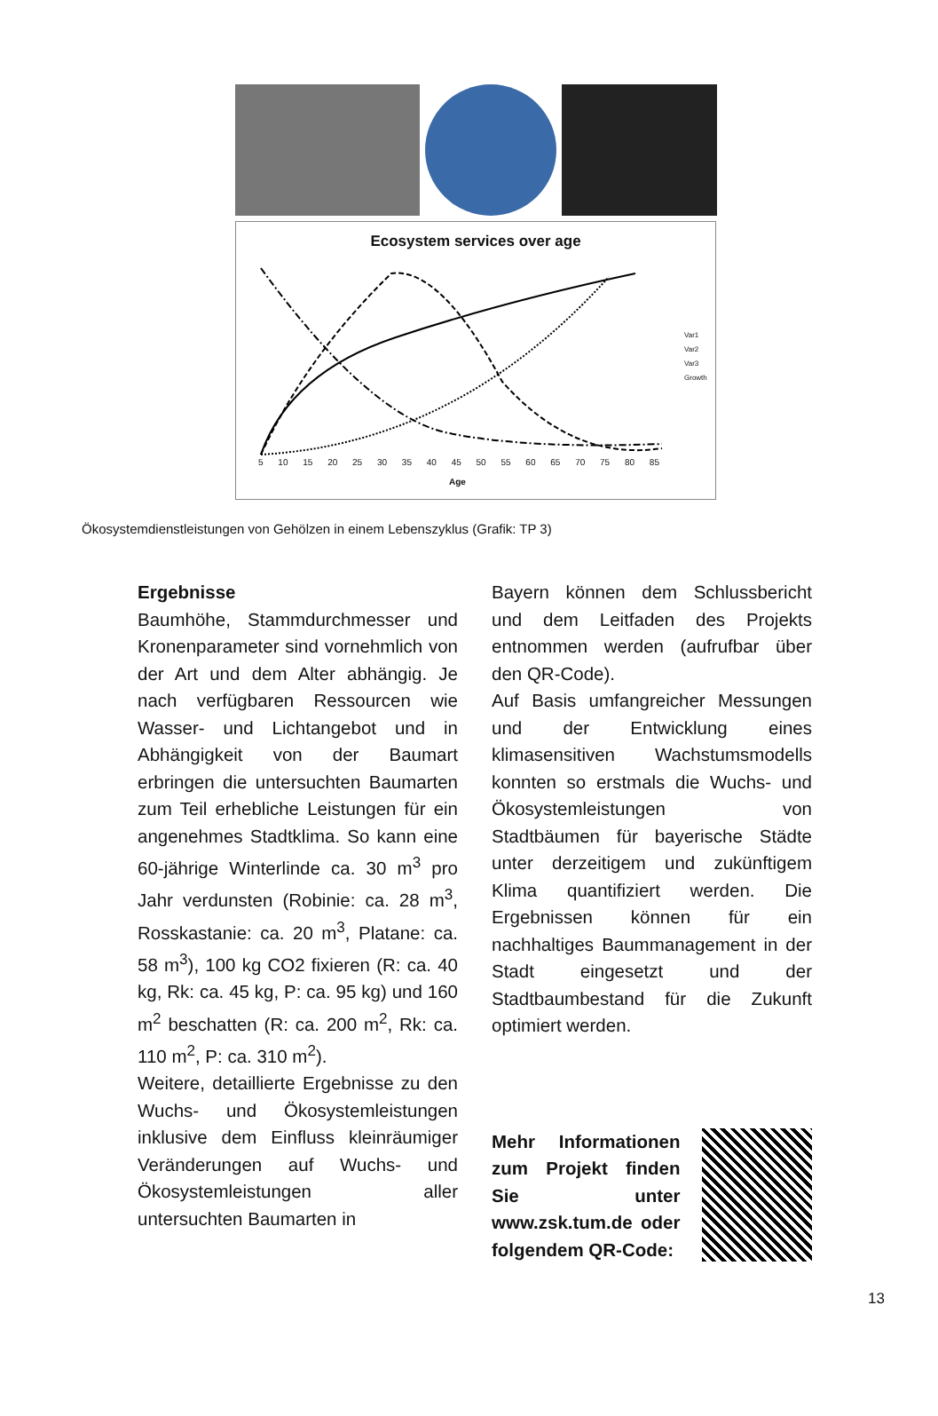Ecosystem services over age
Var1
Var2
Var3
Growth
5 10 15 20 25 30 35 40 45 50 55 60 65 70 75 80 85
Age
Ökosystemdienstleistungen von Gehölzen in einem Lebenszyklus (Grafik: TP 3)
Ergebnisse
Baumhöhe, Stammdurchmesser und Kronenparameter sind vornehmlich von der Art und dem Alter abhängig. Je nach verfügbaren Ressourcen wie Wasser- und Lichtangebot und in Abhängigkeit von der Baumart erbringen die untersuchten Baumarten zum Teil erhebliche Leistungen für ein angenehmes Stadtklima. So kann eine 60-jährige Winterlinde ca. 30 m<sup>3</sup> pro Jahr verdunsten (Robinie: ca. 28 m<sup>3</sup>, Rosskastanie: ca. 20 m<sup>3</sup>, Platane: ca. 58 m<sup>3</sup>), 100 kg CO2 fixieren (R: ca. 40 kg, Rk: ca. 45 kg, P: ca. 95 kg) und 160 m<sup>2</sup> beschatten (R: ca. 200 m<sup>2</sup>, Rk: ca. 110 m<sup>2</sup>, P: ca. 310 m<sup>2</sup>).
Weitere, detaillierte Ergebnisse zu den Wuchs- und Ökosystemleistungen inklusive dem Einfluss kleinräumiger Veränderungen auf Wuchs- und Ökosystemleistungen aller untersuchten Baumarten in
Bayern können dem Schlussbericht und dem Leitfaden des Projekts entnommen werden (aufrufbar über den QR-Code).
Auf Basis umfangreicher Messungen und der Entwicklung eines klimasensitiven Wachstumsmodells konnten so erstmals die Wuchs- und Ökosystemleistungen von Stadtbäumen für bayerische Städte unter derzeitigem und zukünftigem Klima quantifiziert werden. Die Ergebnissen können für ein nachhaltiges Baummanagement in der Stadt eingesetzt und der Stadtbaumbestand für die Zukunft optimiert werden.
Mehr Informationen zum Projekt finden Sie unter www.zsk.tum.de oder folgendem QR-Code:
13